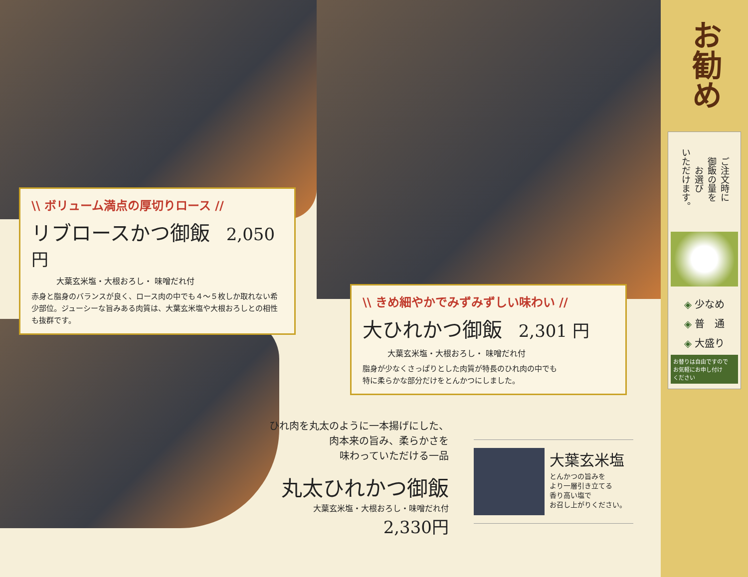\\ ボリューム満点の厚切りロース //
リブロースかつ御飯 2,050円
大葉玄米塩・大根おろし・ 味噌だれ付
赤身と脂身のバランスが良く、ロース肉の中でも４～５枚しか取れない希少部位。ジューシーな旨みある肉質は、大葉玄米塩や大根おろしとの相性も抜群です。
\\ きめ細やかでみずみずしい味わい //
大ひれかつ御飯 2,301 円
大葉玄米塩・大根おろし・ 味噌だれ付
脂身が少なくさっぱりとした肉質が特長のひれ肉の中でも
特に柔らかな部分だけをとんかつにしました。
ひれ肉を丸太のように一本揚げにした、
肉本来の旨み、柔らかさを
味わっていただける一品
丸太ひれかつ御飯
大葉玄米塩・大根おろし・味噌だれ付
2,330円
大葉玄米塩
とんかつの旨みを
より一層引き立てる
香り高い塩で
お召し上がりください。
お勧め
ご注文時に
御飯の量を
お選び
いただけます。
◈ 少なめ
◈ 普　通
◈ 大盛り
お替りは自由ですので
お気軽にお申し付け
ください